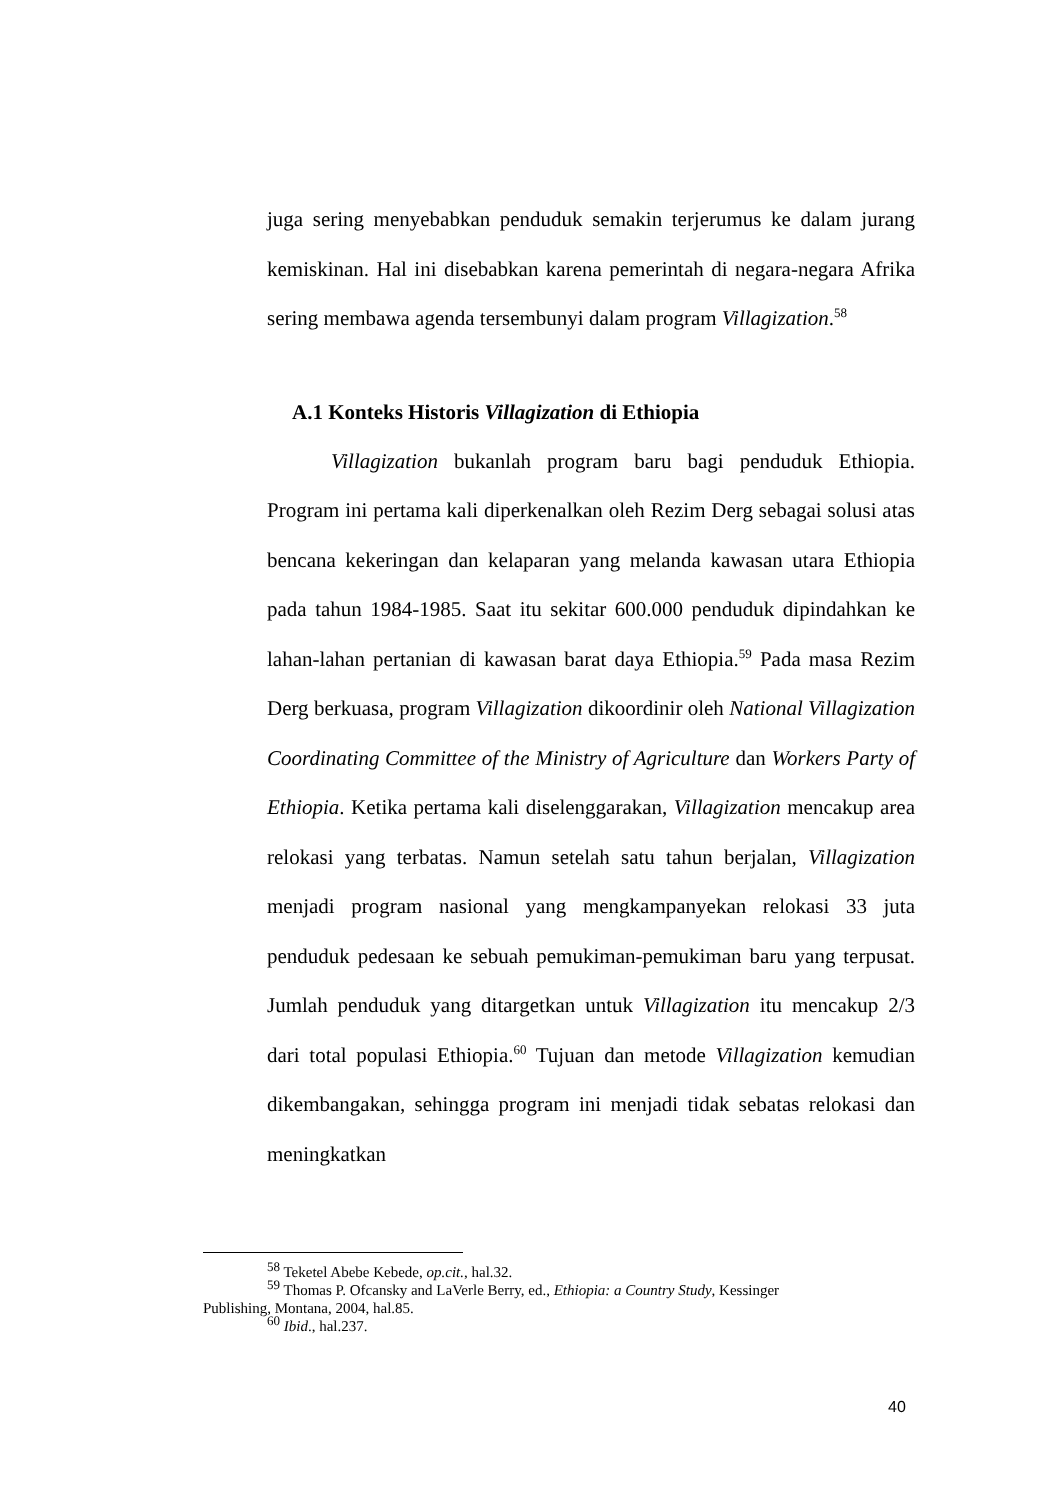juga sering menyebabkan penduduk semakin terjerumus ke dalam jurang kemiskinan. Hal ini disebabkan karena pemerintah di negara-negara Afrika sering membawa agenda tersembunyi dalam program Villagization.<sup>58</sup>
A.1 Konteks Historis Villagization di Ethiopia
Villagization bukanlah program baru bagi penduduk Ethiopia. Program ini pertama kali diperkenalkan oleh Rezim Derg sebagai solusi atas bencana kekeringan dan kelaparan yang melanda kawasan utara Ethiopia pada tahun 1984-1985. Saat itu sekitar 600.000 penduduk dipindahkan ke lahan-lahan pertanian di kawasan barat daya Ethiopia.<sup>59</sup> Pada masa Rezim Derg berkuasa, program Villagization dikoordinir oleh National Villagization Coordinating Committee of the Ministry of Agriculture dan Workers Party of Ethiopia. Ketika pertama kali diselenggarakan, Villagization mencakup area relokasi yang terbatas. Namun setelah satu tahun berjalan, Villagization menjadi program nasional yang mengkampanyekan relokasi 33 juta penduduk pedesaan ke sebuah pemukiman-pemukiman baru yang terpusat. Jumlah penduduk yang ditargetkan untuk Villagization itu mencakup 2/3 dari total populasi Ethiopia.<sup>60</sup> Tujuan dan metode Villagization kemudian dikembangakan, sehingga program ini menjadi tidak sebatas relokasi dan meningkatkan
<sup>58</sup> Teketel Abebe Kebede, op.cit., hal.32.
<sup>59</sup> Thomas P. Ofcansky and LaVerle Berry, ed., Ethiopia: a Country Study, Kessinger
Publishing, Montana, 2004, hal.85.
<sup>60</sup> Ibid., hal.237.
40